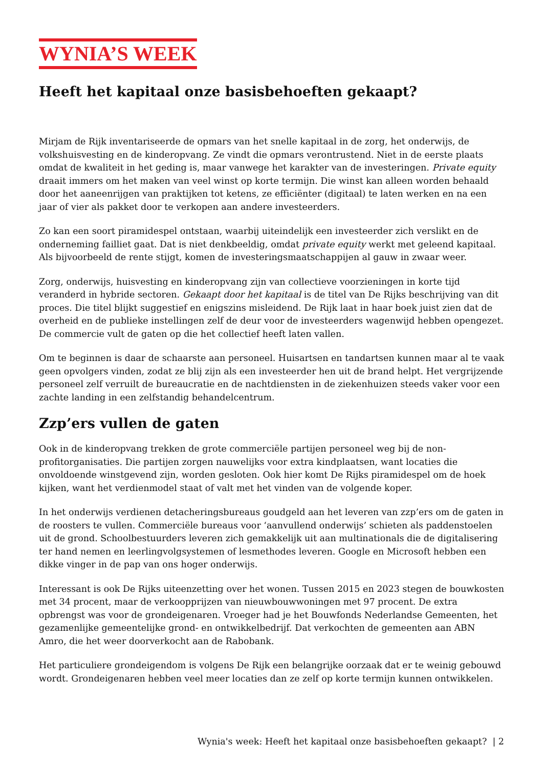WYNIA’S WEEK
Heeft het kapitaal onze basisbehoeften gekaapt?
Mirjam de Rijk inventariseerde de opmars van het snelle kapitaal in de zorg, het onderwijs, de volkshuisvesting en de kinderopvang. Ze vindt die opmars verontrustend. Niet in de eerste plaats omdat de kwaliteit in het geding is, maar vanwege het karakter van de investeringen. Private equity draait immers om het maken van veel winst op korte termijn. Die winst kan alleen worden behaald door het aaneenrijgen van praktijken tot ketens, ze efficiënter (digitaal) te laten werken en na een jaar of vier als pakket door te verkopen aan andere investeerders.
Zo kan een soort piramidespel ontstaan, waarbij uiteindelijk een investeerder zich verslikt en de onderneming failliet gaat. Dat is niet denkbeeldig, omdat private equity werkt met geleend kapitaal. Als bijvoorbeeld de rente stijgt, komen de investeringsmaatschappijen al gauw in zwaar weer.
Zorg, onderwijs, huisvesting en kinderopvang zijn van collectieve voorzieningen in korte tijd veranderd in hybride sectoren. Gekaapt door het kapitaal is de titel van De Rijks beschrijving van dit proces. Die titel blijkt suggestief en enigszins misleidend. De Rijk laat in haar boek juist zien dat de overheid en de publieke instellingen zelf de deur voor de investeerders wagenwijd hebben opengezet. De commercie vult de gaten op die het collectief heeft laten vallen.
Om te beginnen is daar de schaarste aan personeel. Huisartsen en tandartsen kunnen maar al te vaak geen opvolgers vinden, zodat ze blij zijn als een investeerder hen uit de brand helpt. Het vergrijzende personeel zelf verruilt de bureaucratie en de nachtdiensten in de ziekenhuizen steeds vaker voor een zachte landing in een zelfstandig behandelcentrum.
Zzp’ers vullen de gaten
Ook in de kinderopvang trekken de grote commerciële partijen personeel weg bij de non-profitorganisaties. Die partijen zorgen nauwelijks voor extra kindplaatsen, want locaties die onvoldoende winstgevend zijn, worden gesloten. Ook hier komt De Rijks piramidespel om de hoek kijken, want het verdienmodel staat of valt met het vinden van de volgende koper.
In het onderwijs verdienen detacheringsbureaus goudgeld aan het leveren van zzp’ers om de gaten in de roosters te vullen. Commerciële bureaus voor ‘aanvullend onderwijs’ schieten als paddenstoelen uit de grond. Schoolbestuurders leveren zich gemakkelijk uit aan multinationals die de digitalisering ter hand nemen en leerlingvolgsystemen of lesmethodes leveren. Google en Microsoft hebben een dikke vinger in de pap van ons hoger onderwijs.
Interessant is ook De Rijks uiteenzetting over het wonen. Tussen 2015 en 2023 stegen de bouwkosten met 34 procent, maar de verkoopprijzen van nieuwbouwwoningen met 97 procent. De extra opbrengst was voor de grondeigenaren. Vroeger had je het Bouwfonds Nederlandse Gemeenten, het gezamenlijke gemeentelijke grond- en ontwikkelbedrijf. Dat verkochten de gemeenten aan ABN Amro, die het weer doorverkocht aan de Rabobank.
Het particuliere grondeigendom is volgens De Rijk een belangrijke oorzaak dat er te weinig gebouwd wordt. Grondeigenaren hebben veel meer locaties dan ze zelf op korte termijn kunnen ontwikkelen.
Wynia's week: Heeft het kapitaal onze basisbehoeften gekaapt? | 2